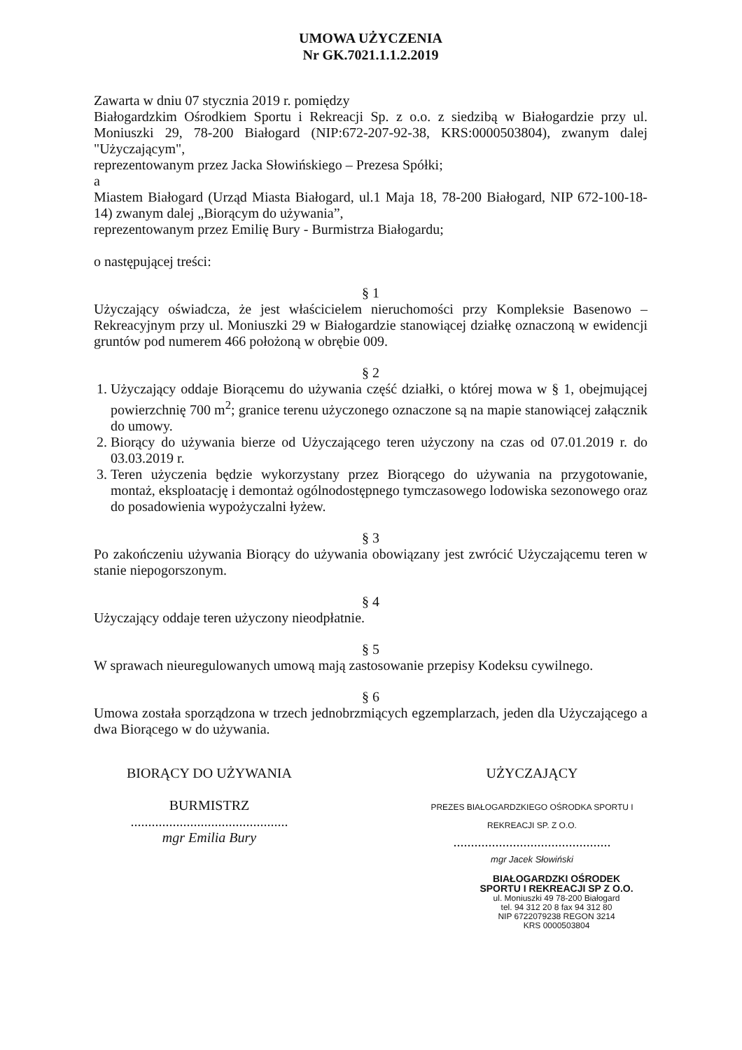UMOWA UŻYCZENIA
Nr GK.7021.1.1.2.2019
Zawarta w dniu 07 stycznia 2019 r. pomiędzy
Białogardzkim Ośrodkiem Sportu i Rekreacji Sp. z o.o. z siedzibą w Białogardzie przy ul. Moniuszki 29, 78-200 Białogard (NIP:672-207-92-38, KRS:0000503804), zwanym dalej "Użyczającym",
reprezentowanym przez Jacka Słowińskiego – Prezesa Spółki;
a
Miastem Białogard (Urząd Miasta Białogard, ul.1 Maja 18, 78-200 Białogard, NIP 672-100-18-14) zwanym dalej „Biorącym do używania”,
reprezentowanym przez Emilię Bury - Burmistrza Białogardu;
o następującej treści:
§ 1
Użyczający oświadcza, że jest właścicielem nieruchomości przy Kompleksie Basenowo – Rekreacyjnym przy ul. Moniuszki 29 w Białogardzie stanowiącej działkę oznaczoną w ewidencji gruntów pod numerem 466 położoną w obrębie 009.
§ 2
1. Użyczający oddaje Biorącemu do używania część działki, o której mowa w § 1, obejmującej powierzchnię 700 m<sup>2</sup>; granice terenu użyczonego oznaczone są na mapie stanowiącej załącznik do umowy.
2. Biorący do używania bierze od Użyczającego teren użyczony na czas od 07.01.2019 r. do 03.03.2019 r.
3. Teren użyczenia będzie wykorzystany przez Biorącego do używania na przygotowanie, montaż, eksploatację i demontaż ogólnodostępnego tymczasowego lodowiska sezonowego oraz do posadowienia wypożyczalni łyżew.
§ 3
Po zakończeniu używania Biorący do używania obowiązany jest zwrócić Użyczającemu teren w stanie niepogorszonym.
§ 4
Użyczający oddaje teren użyczony nieodpłatnie.
§ 5
W sprawach nieuregulowanych umową mają zastosowanie przepisy Kodeksu cywilnego.
§ 6
Umowa została sporządzona w trzech jednobrzmiących egzemplarzach, jeden dla Użyczającego a dwa Biorącego w do używania.
BIORĄCY DO UŻYWANIA
BURMISTRZ
.............................................
mgr Emilia Bury
UŻYCZAJĄCY
PREZES BIAŁOGARDZKIEGO OŚRODKA SPORTU I REKREACJI SP. Z O.O.
.............................................
mgr Jacek Słowiński
BIAŁOGARDZKI OŚRODEK
SPORTU I REKREACJI SP Z O.O.
ul. Moniuszki 49 78-200 Białogard
tel. 94 312 20 8 fax 94 312 80
NIP 6722079238 REGON 3214
KRS 0000503804